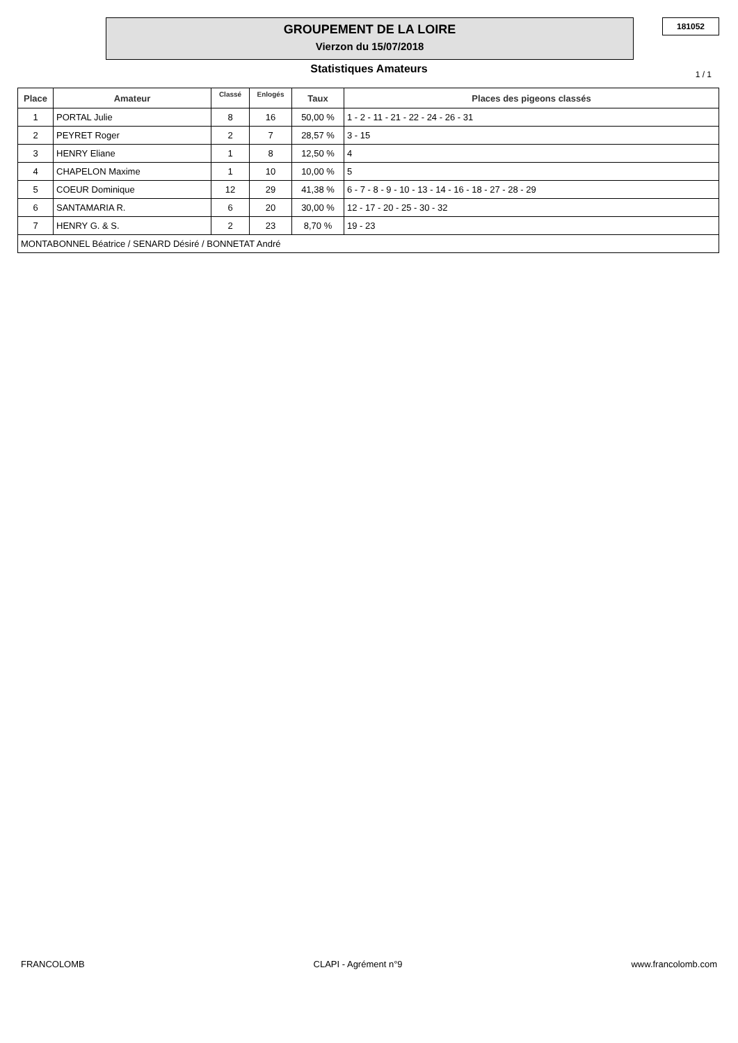GROUPEMENT DE LA LOIRE
Vierzon du 15/07/2018
181052
Statistiques Amateurs 1 / 1
| Place | Amateur | Classé | Enlogés | Taux | Places des pigeons classés |
| --- | --- | --- | --- | --- | --- |
| 1 | PORTAL Julie | 8 | 16 | 50,00 % | 1 - 2 - 11 - 21 - 22 - 24 - 26 - 31 |
| 2 | PEYRET Roger | 2 | 7 | 28,57 % | 3 - 15 |
| 3 | HENRY Eliane | 1 | 8 | 12,50 % | 4 |
| 4 | CHAPELON Maxime | 1 | 10 | 10,00 % | 5 |
| 5 | COEUR Dominique | 12 | 29 | 41,38 % | 6 - 7 - 8 - 9 - 10 - 13 - 14 - 16 - 18 - 27 - 28 - 29 |
| 6 | SANTAMARIA R. | 6 | 20 | 30,00 % | 12 - 17 - 20 - 25 - 30 - 32 |
| 7 | HENRY G. & S. | 2 | 23 | 8,70 % | 19 - 23 |
| MONTABONNEL Béatrice / SENARD Désiré / BONNETAT André | | | | | |
FRANCOLOMB CLAPI - Agrément n°9 www.francolomb.com